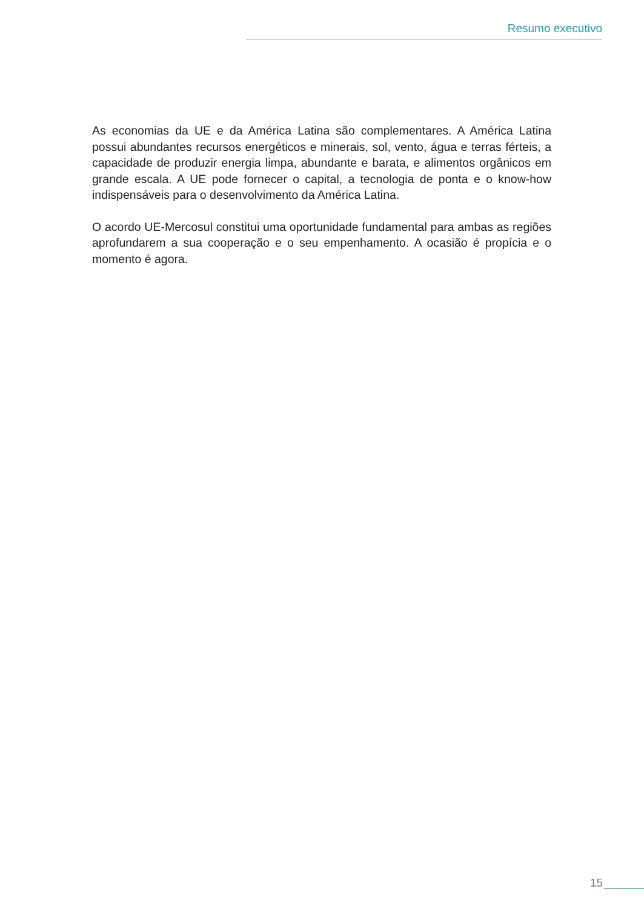Resumo executivo
As economias da UE e da América Latina são complementares. A América Latina possui abundantes recursos energéticos e minerais, sol, vento, água e terras férteis, a capacidade de produzir energia limpa, abundante e barata, e alimentos orgânicos em grande escala. A UE pode fornecer o capital, a tecnologia de ponta e o know-how indispensáveis para o desenvolvimento da América Latina.
O acordo UE-Mercosul constitui uma oportunidade fundamental para ambas as regiões aprofundarem a sua cooperação e o seu empenhamento. A ocasião é propícia e o momento é agora.
15